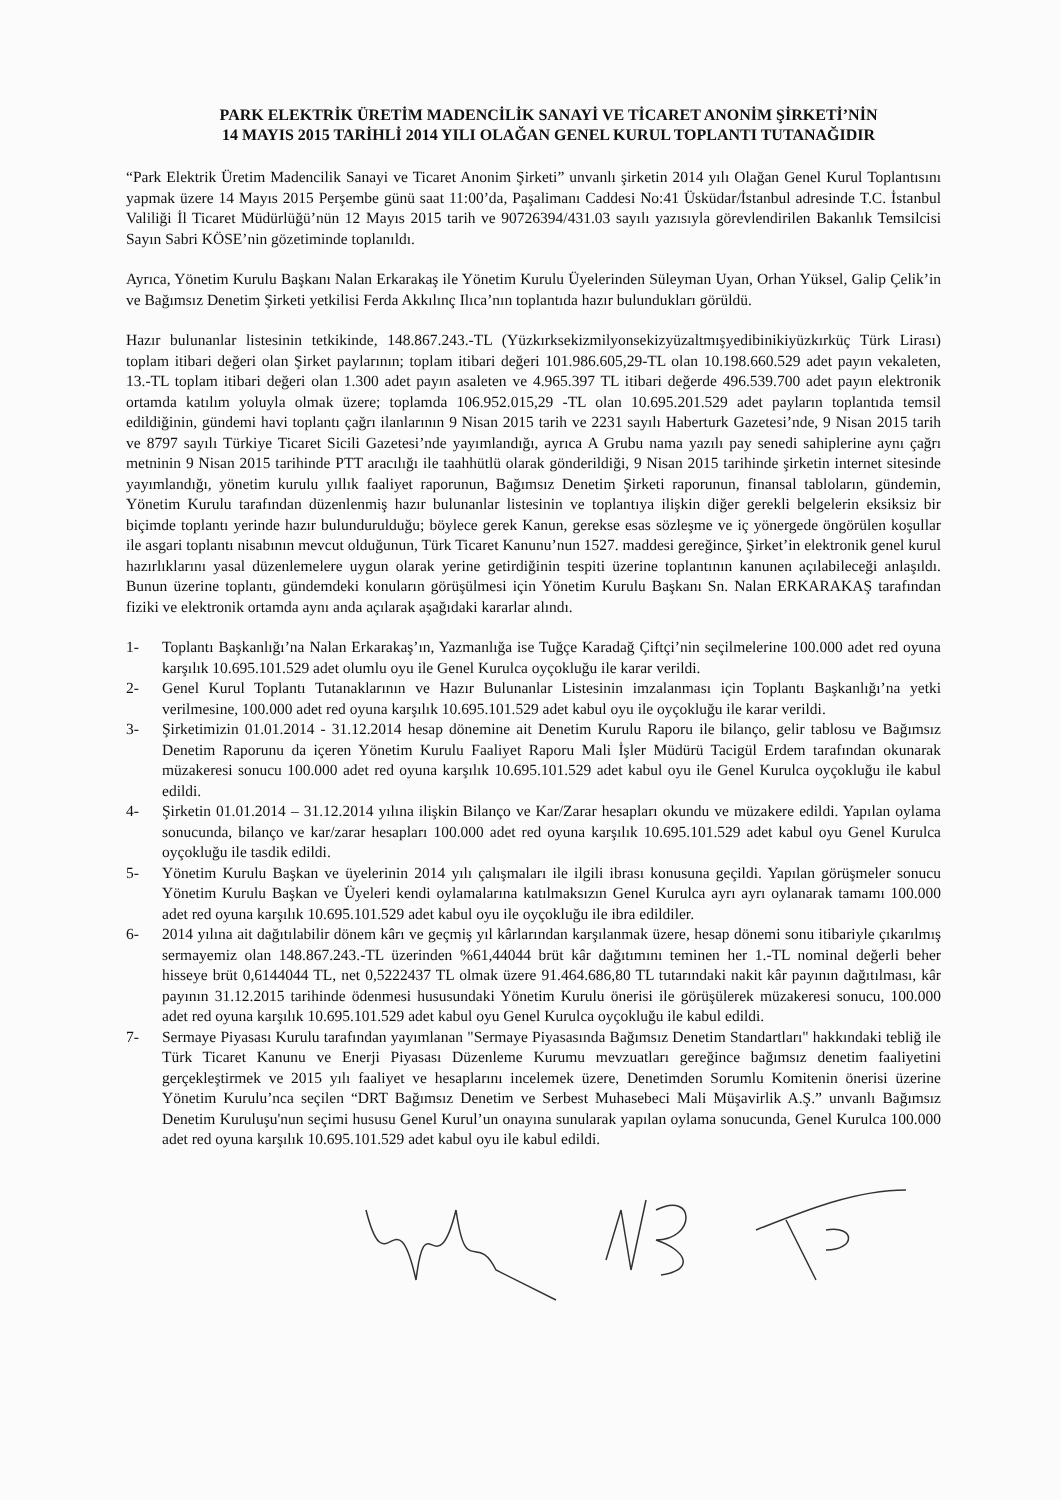PARK ELEKTRİK ÜRETİM MADENCİLİK SANAYİ VE TİCARET ANONİM ŞİRKETİ’NİN
14 MAYIS 2015 TARİHLİ 2014 YILI OLAĞAN GENEL KURUL TOPLANTI TUTANAĞIDIR
“Park Elektrik Üretim Madencilik Sanayi ve Ticaret Anonim Şirketi” unvanlı şirketin 2014 yılı Olağan Genel Kurul Toplantısını yapmak üzere 14 Mayıs 2015 Perşembe günü saat 11:00’da, Paşalimanı Caddesi No:41 Üsküdar/İstanbul adresinde T.C. İstanbul Valiliği İl Ticaret Müdürlüğü’nün 12 Mayıs 2015 tarih ve 90726394/431.03 sayılı yazısıyla görevlendirilen Bakanlık Temsilcisi Sayın Sabri KÖSE’nin gözetiminde toplanıldı.
Ayrıca, Yönetim Kurulu Başkanı Nalan Erkarakaş ile Yönetim Kurulu Üyelerinden Süleyman Uyan, Orhan Yüksel, Galip Çelik’in ve Bağımsız Denetim Şirketi yetkilisi Ferda Akkılınç Ilıca’nın toplantıda hazır bulundukları görüldü.
Hazır bulunanlar listesinin tetkikinde, 148.867.243.-TL (Yüzkırksekizmilyonsekizyüzaltmışyedibinikiyüzkırküç Türk Lirası) toplam itibari değeri olan Şirket paylarının; toplam itibari değeri 101.986.605,29-TL olan 10.198.660.529 adet payın vekaleten, 13.-TL toplam itibari değeri olan 1.300 adet payın asaleten ve 4.965.397 TL itibari değerde 496.539.700 adet payın elektronik ortamda katılım yoluyla olmak üzere; toplamda 106.952.015,29 -TL olan 10.695.201.529 adet payların toplantıda temsil edildiğinin, gündemi havi toplantı çağrı ilanlarının 9 Nisan 2015 tarih ve 2231 sayılı Haberturk Gazetesi’nde, 9 Nisan 2015 tarih ve 8797 sayılı Türkiye Ticaret Sicili Gazetesi’nde yayımlandığı, ayrıca A Grubu nama yazılı pay senedi sahiplerine aynı çağrı metninin 9 Nisan 2015 tarihinde PTT aracılığı ile taahhütlü olarak gönderildiği, 9 Nisan 2015 tarihinde şirketin internet sitesinde yayımlandığı, yönetim kurulu yıllık faaliyet raporunun, Bağımsız Denetim Şirketi raporunun, finansal tabloların, gündemin, Yönetim Kurulu tarafından düzenlenmiş hazır bulunanlar listesinin ve toplantıya ilişkin diğer gerekli belgelerin eksiksiz bir biçimde toplantı yerinde hazır bulundurulduğu; böylece gerek Kanun, gerekse esas sözleşme ve iç yönergede öngörülen koşullar ile asgari toplantı nisabının mevcut olduğunun, Türk Ticaret Kanunu’nun 1527. maddesi gereğince, Şirket’in elektronik genel kurul hazırlıklarını yasal düzenlemelere uygun olarak yerine getirdiğinin tespiti üzerine toplantının kanunen açılabileceği anlaşıldı. Bunun üzerine toplantı, gündemdeki konuların görüşülmesi için Yönetim Kurulu Başkanı Sn. Nalan ERKARAKAŞ tarafından fiziki ve elektronik ortamda aynı anda açılarak aşağıdaki kararlar alındı.
1- Toplantı Başkanlığı’na Nalan Erkarakaş’ın, Yazmanlığa ise Tuğçe Karadağ Çiftçi’nin seçilmelerine 100.000 adet red oyuna karşılık 10.695.101.529 adet olumlu oyu ile Genel Kurulca oyçokluğu ile karar verildi.
2- Genel Kurul Toplantı Tutanaklarının ve Hazır Bulunanlar Listesinin imzalanması için Toplantı Başkanlığı’na yetki verilmesine, 100.000 adet red oyuna karşılık 10.695.101.529 adet kabul oyu ile oyçokluğu ile karar verildi.
3- Şirketimizin 01.01.2014 - 31.12.2014 hesap dönemine ait Denetim Kurulu Raporu ile bilanço, gelir tablosu ve Bağımsız Denetim Raporunu da içeren Yönetim Kurulu Faaliyet Raporu Mali İşler Müdürü Tacigül Erdem tarafından okunarak müzakeresi sonucu 100.000 adet red oyuna karşılık 10.695.101.529 adet kabul oyu ile Genel Kurulca oyçokluğu ile kabul edildi.
4- Şirketin 01.01.2014 – 31.12.2014 yılına ilişkin Bilanço ve Kar/Zarar hesapları okundu ve müzakere edildi. Yapılan oylama sonucunda, bilanço ve kar/zarar hesapları 100.000 adet red oyuna karşılık 10.695.101.529 adet kabul oyu Genel Kurulca oyçokluğu ile tasdik edildi.
5- Yönetim Kurulu Başkan ve üyelerinin 2014 yılı çalışmaları ile ilgili ibrası konusuna geçildi. Yapılan görüşmeler sonucu Yönetim Kurulu Başkan ve Üyeleri kendi oylamalarına katılmaksızın Genel Kurulca ayrı ayrı oylanarak tamamı 100.000 adet red oyuna karşılık 10.695.101.529 adet kabul oyu ile oyçokluğu ile ibra edildiler.
6- 2014 yılına ait dağıtılabilir dönem kârı ve geçmiş yıl kârlarından karşılanmak üzere, hesap dönemi sonu itibariyle çıkarılmış sermayemiz olan 148.867.243.-TL üzerinden %61,44044 brüt kâr dağıtımını teminen her 1.-TL nominal değerli beher hisseye brüt 0,6144044 TL, net 0,5222437 TL olmak üzere 91.464.686,80 TL tutarındaki nakit kâr payının dağıtılması, kâr payının 31.12.2015 tarihinde ödenmesi hususundaki Yönetim Kurulu önerisi ile görüşülerek müzakeresi sonucu, 100.000 adet red oyuna karşılık 10.695.101.529 adet kabul oyu Genel Kurulca oyçokluğu ile kabul edildi.
7- Sermaye Piyasası Kurulu tarafından yayımlanan "Sermaye Piyasasında Bağımsız Denetim Standartları" hakkındaki tebliğ ile Türk Ticaret Kanunu ve Enerji Piyasası Düzenleme Kurumu mevzuatları gereğince bağımsız denetim faaliyetini gerçekleştirmek ve 2015 yılı faaliyet ve hesaplarını incelemek üzere, Denetimden Sorumlu Komitenin önerisi üzerine Yönetim Kurulu’nca seçilen “DRT Bağımsız Denetim ve Serbest Muhasebeci Mali Müşavirlik A.Ş.” unvanlı Bağımsız Denetim Kuruluşu'nun seçimi hususu Genel Kurul’un onayına sunularak yapılan oylama sonucunda, Genel Kurulca 100.000 adet red oyuna karşılık 10.695.101.529 adet kabul oyu ile kabul edildi.